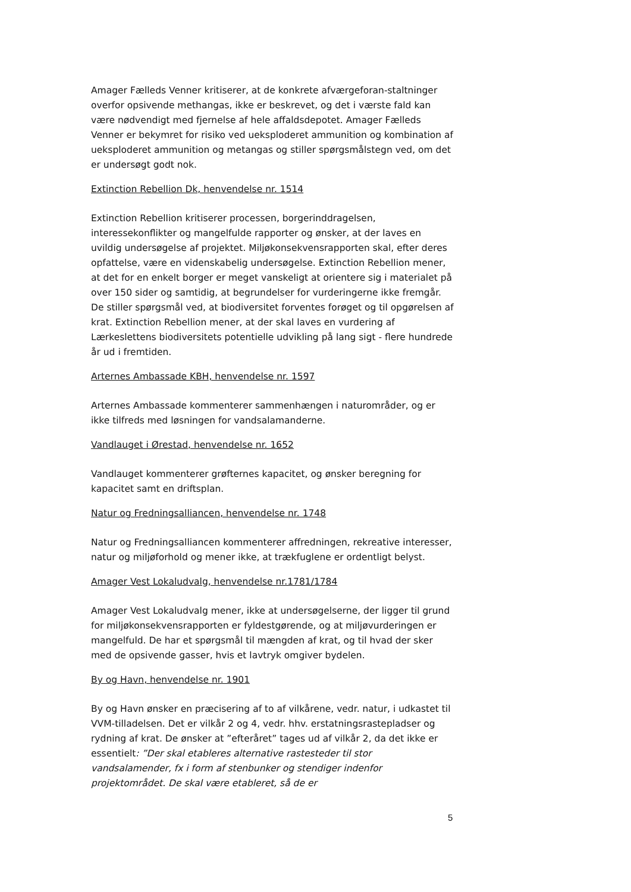Amager Fælleds Venner kritiserer, at de konkrete afværgeforan-staltninger overfor opsivende methangas, ikke er beskrevet, og det i værste fald kan være nødvendigt med fjernelse af hele affaldsdepotet. Amager Fælleds Venner er bekymret for risiko ved ueksploderet ammunition og kombination af ueksploderet ammunition og metangas og stiller spørgsmålstegn ved, om det er undersøgt godt nok.
Extinction Rebellion Dk, henvendelse nr. 1514
Extinction Rebellion kritiserer processen, borgerinddragelsen, interessekonflikter og mangelfulde rapporter og ønsker, at der laves en uvildig undersøgelse af projektet. Miljøkonsekvensrapporten skal, efter deres opfattelse, være en videnskabelig undersøgelse. Extinction Rebellion mener, at det for en enkelt borger er meget vanskeligt at orientere sig i materialet på over 150 sider og samtidig, at begrundelser for vurderingerne ikke fremgår. De stiller spørgsmål ved, at biodiversitet forventes forøget og til opgørelsen af krat. Extinction Rebellion mener, at der skal laves en vurdering af Lærkeslettens biodiversitets potentielle udvikling på lang sigt - flere hundrede år ud i fremtiden.
Arternes Ambassade KBH, henvendelse nr. 1597
Arternes Ambassade kommenterer sammenhængen i naturområder, og er ikke tilfreds med løsningen for vandsalamanderne.
Vandlauget i Ørestad, henvendelse nr. 1652
Vandlauget kommenterer grøfternes kapacitet, og ønsker beregning for kapacitet samt en driftsplan.
Natur og Fredningsalliancen, henvendelse nr. 1748
Natur og Fredningsalliancen kommenterer affredningen, rekreative interesser, natur og miljøforhold og mener ikke, at trækfuglene er ordentligt belyst.
Amager Vest Lokaludvalg, henvendelse nr.1781/1784
Amager Vest Lokaludvalg mener, ikke at undersøgelserne, der ligger til grund for miljøkonsekvensrapporten er fyldestgørende, og at miljøvurderingen er mangelfuld. De har et spørgsmål til mængden af krat, og til hvad der sker med de opsivende gasser, hvis et lavtryk omgiver bydelen.
By og Havn, henvendelse nr. 1901
By og Havn ønsker en præcisering af to af vilkårene, vedr. natur, i udkastet til VVM-tilladelsen. Det er vilkår 2 og 4, vedr. hhv. erstatningsrastepladser og rydning af krat. De ønsker at ”efteråret” tages ud af vilkår 2, da det ikke er essentielt: ”Der skal etableres alternative rastesteder til stor vandsalamender, fx i form af stenbunker og stendiger indenfor projektområdet. De skal være etableret, så de er
5